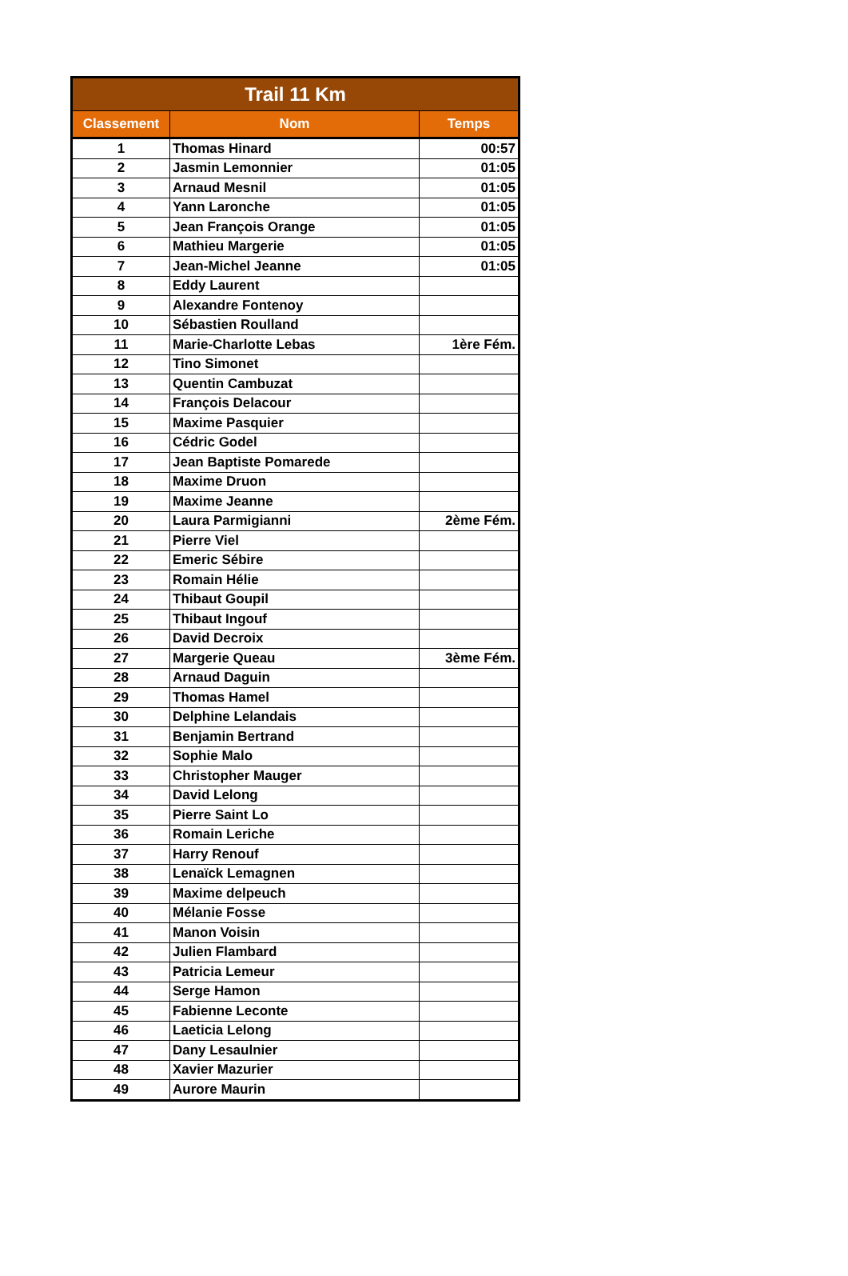| Trail 11 Km | | |
| --- | --- | --- |
| Classement | Nom | Temps |
| 1 | Thomas Hinard | 00:57 |
| 2 | Jasmin Lemonnier | 01:05 |
| 3 | Arnaud Mesnil | 01:05 |
| 4 | Yann Laronche | 01:05 |
| 5 | Jean François Orange | 01:05 |
| 6 | Mathieu Margerie | 01:05 |
| 7 | Jean-Michel Jeanne | 01:05 |
| 8 | Eddy Laurent | |
| 9 | Alexandre Fontenoy | |
| 10 | Sébastien Roulland | |
| 11 | Marie-Charlotte Lebas | 1ère Fém. |
| 12 | Tino Simonet | |
| 13 | Quentin Cambuzat | |
| 14 | François Delacour | |
| 15 | Maxime Pasquier | |
| 16 | Cédric Godel | |
| 17 | Jean Baptiste Pomarede | |
| 18 | Maxime Druon | |
| 19 | Maxime Jeanne | |
| 20 | Laura Parmigianni | 2ème Fém. |
| 21 | Pierre Viel | |
| 22 | Emeric Sébire | |
| 23 | Romain Hélie | |
| 24 | Thibaut Goupil | |
| 25 | Thibaut Ingouf | |
| 26 | David Decroix | |
| 27 | Margerie Queau | 3ème Fém. |
| 28 | Arnaud Daguin | |
| 29 | Thomas Hamel | |
| 30 | Delphine Lelandais | |
| 31 | Benjamin Bertrand | |
| 32 | Sophie Malo | |
| 33 | Christopher Mauger | |
| 34 | David Lelong | |
| 35 | Pierre Saint Lo | |
| 36 | Romain Leriche | |
| 37 | Harry Renouf | |
| 38 | Lenaïck Lemagnen | |
| 39 | Maxime delpeuch | |
| 40 | Mélanie Fosse | |
| 41 | Manon Voisin | |
| 42 | Julien Flambard | |
| 43 | Patricia Lemeur | |
| 44 | Serge Hamon | |
| 45 | Fabienne Leconte | |
| 46 | Laeticia Lelong | |
| 47 | Dany Lesaulnier | |
| 48 | Xavier Mazurier | |
| 49 | Aurore Maurin | |